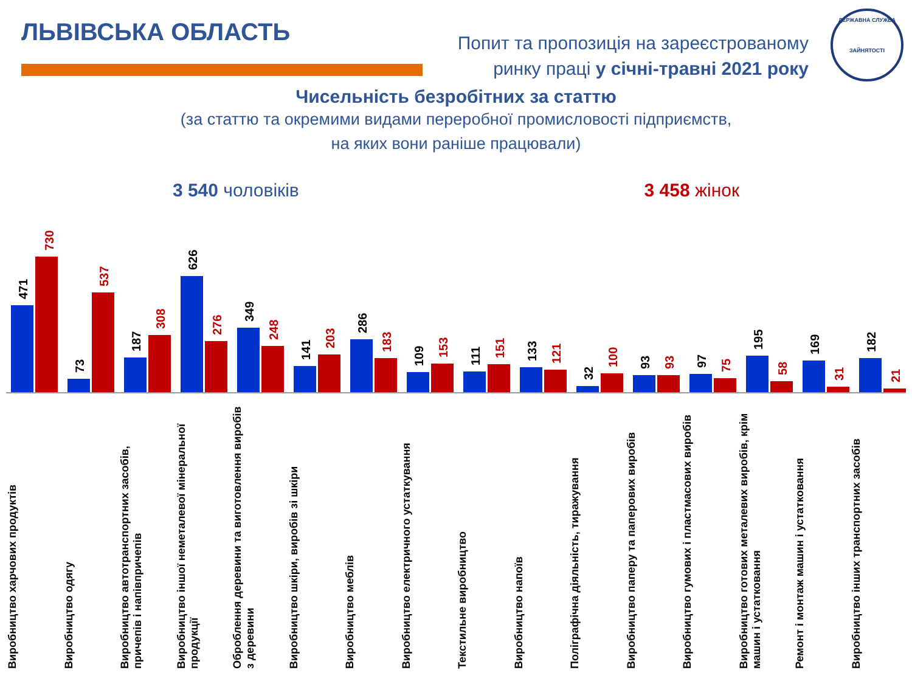ЛЬВІВСЬКА ОБЛАСТЬ
Попит та пропозиція на зареєстрованому
ринку праці у січні-травні 2021 року
ДЕРЖАВНА СЛУЖБА
ЗАЙНЯТОСТІ
Чисельність безробітних за статтю
(за статтю та окремими видами переробної промисловості підприємств,
на яких вони раніше працювали)
3 540 чоловіків 3 458 жінок
471
730
73
537
187
308
626
276
349
248
141
203
286
183
109
153
111
151
133
121
32
100
93
93
97
75
195
58
169
31
182
21
Виробництво харчових продуктів
Виробництво одягу
Виробництво автотранспортних засобів, причепів і напівпричепів
Виробництво іншої неметалевої мінеральної продукції
Оброблення деревини та виготовлення виробів з деревини
Виробництво шкіри, виробів зі шкіри
Виробництво меблів
Виробництво електричного устаткування
Текстильне виробництво
Виробництво напоїв
Поліграфічна діяльність, тиражування
Виробництво паперу та паперових виробів
Виробництво гумових і пластмасових виробів
Виробництво готових металевих виробів, крім машин і устатковання
Ремонт і монтаж машин і устатковання
Виробництво інших транспортних засобів